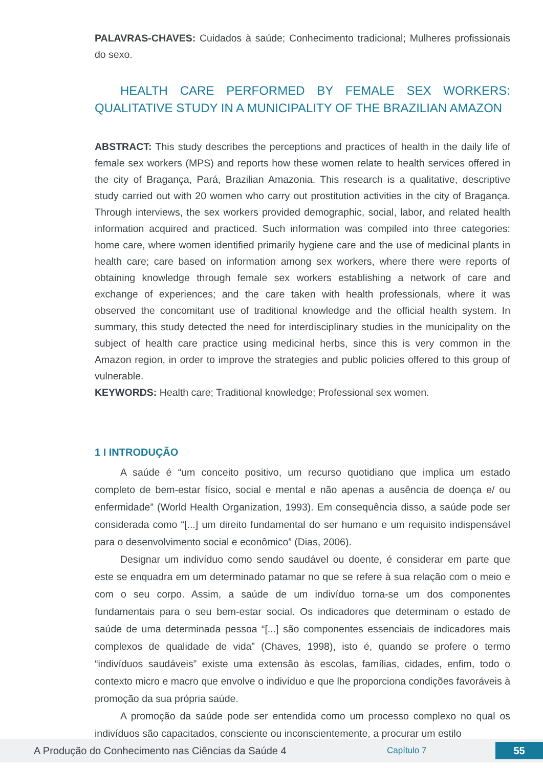PALAVRAS-CHAVES: Cuidados à saúde; Conhecimento tradicional; Mulheres profissionais do sexo.
HEALTH CARE PERFORMED BY FEMALE SEX WORKERS: QUALITATIVE STUDY IN A MUNICIPALITY OF THE BRAZILIAN AMAZON
ABSTRACT: This study describes the perceptions and practices of health in the daily life of female sex workers (MPS) and reports how these women relate to health services offered in the city of Bragança, Pará, Brazilian Amazonia. This research is a qualitative, descriptive study carried out with 20 women who carry out prostitution activities in the city of Bragança. Through interviews, the sex workers provided demographic, social, labor, and related health information acquired and practiced. Such information was compiled into three categories: home care, where women identified primarily hygiene care and the use of medicinal plants in health care; care based on information among sex workers, where there were reports of obtaining knowledge through female sex workers establishing a network of care and exchange of experiences; and the care taken with health professionals, where it was observed the concomitant use of traditional knowledge and the official health system. In summary, this study detected the need for interdisciplinary studies in the municipality on the subject of health care practice using medicinal herbs, since this is very common in the Amazon region, in order to improve the strategies and public policies offered to this group of vulnerable.
KEYWORDS: Health care; Traditional knowledge; Professional sex women.
1 I INTRODUÇÃO
A saúde é “um conceito positivo, um recurso quotidiano que implica um estado completo de bem-estar físico, social e mental e não apenas a ausência de doença e/ ou enfermidade” (World Health Organization, 1993). Em consequência disso, a saúde pode ser considerada como “[...] um direito fundamental do ser humano e um requisito indispensável para o desenvolvimento social e econômico” (Dias, 2006).
Designar um indivíduo como sendo saudável ou doente, é considerar em parte que este se enquadra em um determinado patamar no que se refere à sua relação com o meio e com o seu corpo. Assim, a saúde de um indivíduo torna-se um dos componentes fundamentais para o seu bem-estar social. Os indicadores que determinam o estado de saúde de uma determinada pessoa “[...] são componentes essenciais de indicadores mais complexos de qualidade de vida” (Chaves, 1998), isto é, quando se profere o termo “indivíduos saudáveis” existe uma extensão às escolas, famílias, cidades, enfim, todo o contexto micro e macro que envolve o indivíduo e que lhe proporciona condições favoráveis à promoção da sua própria saúde.
A promoção da saúde pode ser entendida como um processo complexo no qual os indivíduos são capacitados, consciente ou inconscientemente, a procurar um estilo
A Produção do Conhecimento nas Ciências da Saúde 4 Capítulo 7 55